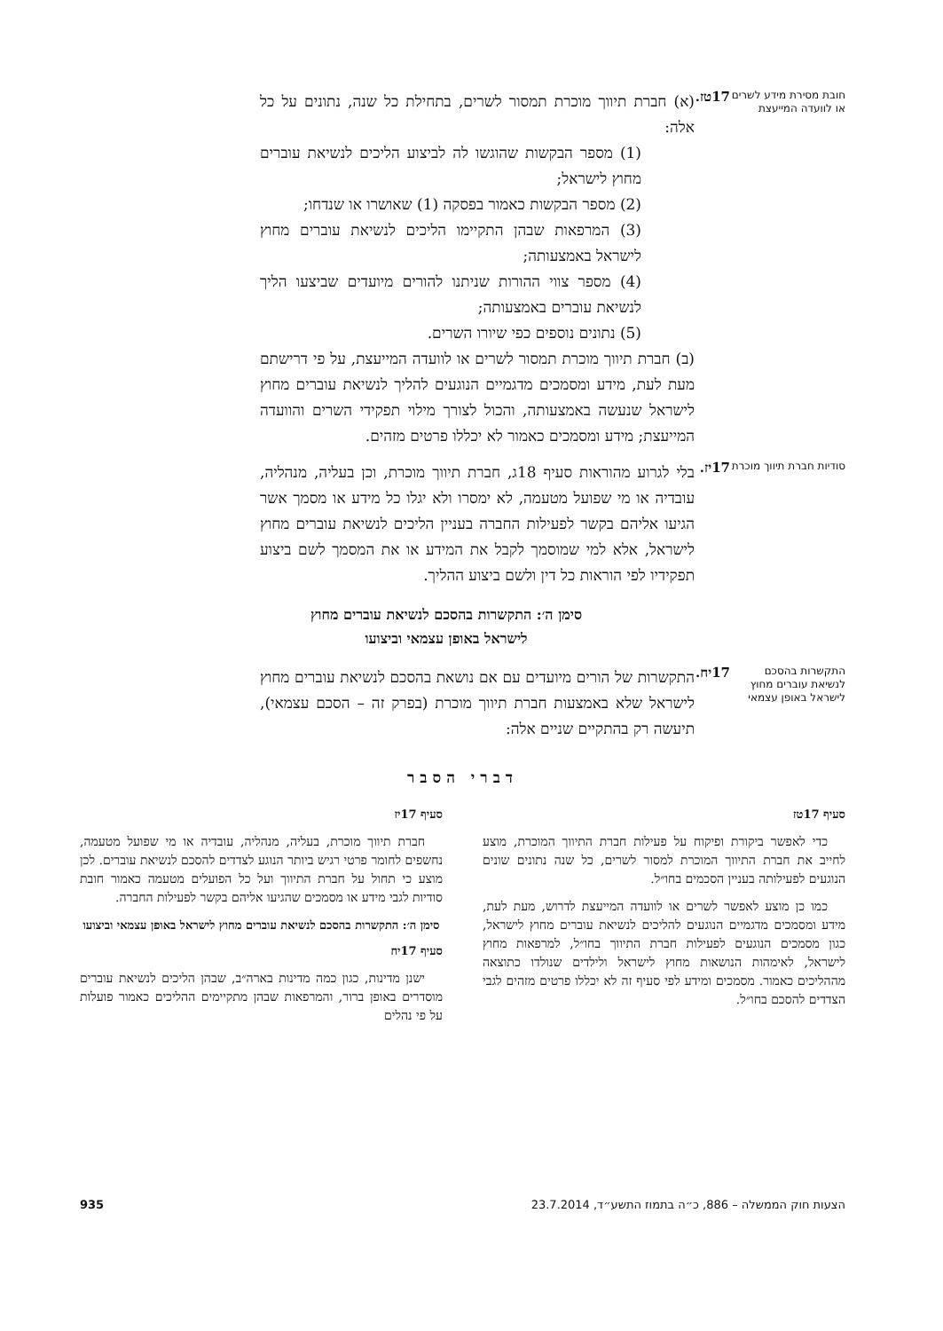חובת מסירת מידע לשרים או לוועדה המייעצת
17טז.
(א) חברת תיווך מוכרת תמסור לשרים, בתחילת כל שנה, נתונים על כל אלה:
(1) מספר הבקשות שהוגשו לה לביצוע הליכים לנשיאת עוברים מחוץ לישראל;
(2) מספר הבקשות כאמור בפסקה (1) שאושרו או שנדחו;
(3) המרפאות שבהן התקיימו הליכים לנשיאת עוברים מחוץ לישראל באמצעותה;
(4) מספר צווי ההורות שניתנו להורים מיועדים שביצעו הליך לנשיאת עוברים באמצעותה;
(5) נתונים נוספים כפי שיורו השרים.
(ב) חברת תיווך מוכרת תמסור לשרים או לוועדה המייעצת, על פי דרישתם מעת לעת, מידע ומסמכים מדגמיים הנוגעים להליך לנשיאת עוברים מחוץ לישראל שנעשה באמצעותה, והכול לצורך מילוי תפקידי השרים והוועדה המייעצת; מידע ומסמכים כאמור לא יכללו פרטים מזהים.
סודיות חברת תיווך מוכרת
17יז.
בלי לגרוע מהוראות סעיף 18ג, חברת תיווך מוכרת, וכן בעליה, מנהליה, עובדיה או מי שפועל מטעמה, לא ימסרו ולא יגלו כל מידע או מסמך אשר הגיעו אליהם בקשר לפעילות החברה בעניין הליכים לנשיאת עוברים מחוץ לישראל, אלא למי שמוסמך לקבל את המידע או את המסמך לשם ביצוע תפקידיו לפי הוראות כל דין ולשם ביצוע ההליך.
סימן ה׳: התקשרות בהסכם לנשיאת עוברים מחוץ
לישראל באופן עצמאי וביצועו
התקשרות בהסכם לנשיאת עוברים מחוץ לישראל באופן עצמאי
17יח.
התקשרות של הורים מיועדים עם אם נושאת בהסכם לנשיאת עוברים מחוץ לישראל שלא באמצעות חברת תיווך מוכרת (בפרק זה – הסכם עצמאי), תיעשה רק בהתקיים שניים אלה:
דברי הסבר
סעיף 17טז
כדי לאפשר ביקורת ופיקוח על פעילות חברת התיווך המוכרת, מוצע לחייב את חברת התיווך המוכרת למסור לשרים, כל שנה נתונים שונים הנוגעים לפעילותה בעניין הסכמים בחו״ל.
כמו כן מוצע לאפשר לשרים או לוועדה המייעצת לדרוש, מעת לעת, מידע ומסמכים מדגמיים הנוגעים להליכים לנשיאת עוברים מחוץ לישראל, כגון מסמכים הנוגעים לפעילות חברת התיווך בחו״ל, למרפאות מחוץ לישראל, לאימהות הנושאות מחוץ לישראל ולילדים שנולדו כתוצאה מההליכים כאמור. מסמכים ומידע לפי סעיף זה לא יכללו פרטים מזהים לגבי הצדדים להסכם בחו״ל.
סעיף 17יז
חברת תיווך מוכרת, בעליה, מנהליה, עובדיה או מי שפועל מטעמה, נחשפים לחומר פרטי רגיש ביותר הנוגע לצדדים להסכם לנשיאת עוברים. לכן מוצע כי תחול על חברת התיווך ועל כל הפועלים מטעמה כאמור חובת סודיות לגבי מידע או מסמכים שהגיעו אליהם בקשר לפעילות החברה.
סימן ה׳: התקשרות בהסכם לנשיאת עוברים מחוץ לישראל באופן עצמאי וביצועו
סעיף 17יח
ישנן מדינות, כגון כמה מדינות בארה״ב, שבהן הליכים לנשיאת עוברים מוסדרים באופן ברור, והמרפאות שבהן מתקיימים ההליכים כאמור פועלות על פי נהלים
הצעות חוק הממשלה – 886, כ״ה בתמוז התשע״ד, 23.7.2014 935